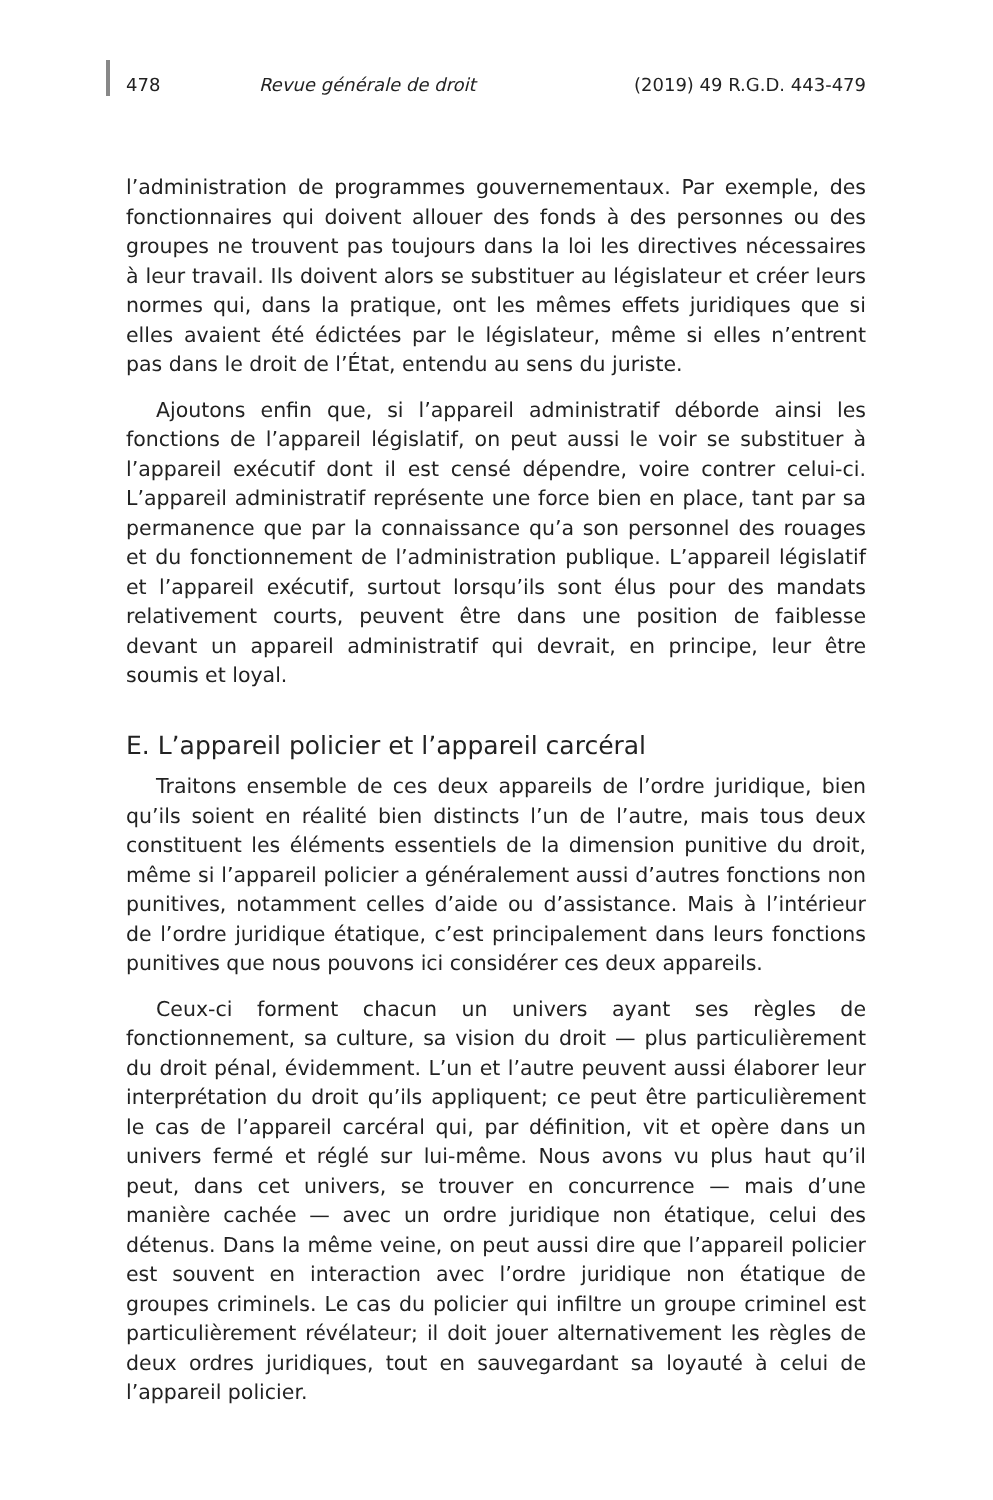478 Revue générale de droit (2019) 49 R.G.D. 443-479
l’administration de programmes gouvernementaux. Par exemple, des fonctionnaires qui doivent allouer des fonds à des personnes ou des groupes ne trouvent pas toujours dans la loi les directives nécessaires à leur travail. Ils doivent alors se substituer au législateur et créer leurs normes qui, dans la pratique, ont les mêmes effets juridiques que si elles avaient été édictées par le législateur, même si elles n’entrent pas dans le droit de l’État, entendu au sens du juriste.
Ajoutons enfin que, si l’appareil administratif déborde ainsi les fonctions de l’appareil législatif, on peut aussi le voir se substituer à l’appareil exécutif dont il est censé dépendre, voire contrer celui-ci. L’appareil administratif représente une force bien en place, tant par sa permanence que par la connaissance qu’a son personnel des rouages et du fonctionnement de l’administration publique. L’appareil législatif et l’appareil exécutif, surtout lorsqu’ils sont élus pour des mandats relativement courts, peuvent être dans une position de faiblesse devant un appareil administratif qui devrait, en principe, leur être soumis et loyal.
E. L’appareil policier et l’appareil carcéral
Traitons ensemble de ces deux appareils de l’ordre juridique, bien qu’ils soient en réalité bien distincts l’un de l’autre, mais tous deux constituent les éléments essentiels de la dimension punitive du droit, même si l’appareil policier a généralement aussi d’autres fonctions non punitives, notamment celles d’aide ou d’assistance. Mais à l’intérieur de l’ordre juridique étatique, c’est principalement dans leurs fonctions punitives que nous pouvons ici considérer ces deux appareils.
Ceux-ci forment chacun un univers ayant ses règles de fonctionnement, sa culture, sa vision du droit — plus particulièrement du droit pénal, évidemment. L’un et l’autre peuvent aussi élaborer leur interprétation du droit qu’ils appliquent; ce peut être particulièrement le cas de l’appareil carcéral qui, par définition, vit et opère dans un univers fermé et réglé sur lui-même. Nous avons vu plus haut qu’il peut, dans cet univers, se trouver en concurrence — mais d’une manière cachée — avec un ordre juridique non étatique, celui des détenus. Dans la même veine, on peut aussi dire que l’appareil policier est souvent en interaction avec l’ordre juridique non étatique de groupes criminels. Le cas du policier qui infiltre un groupe criminel est particulièrement révélateur; il doit jouer alternativement les règles de deux ordres juridiques, tout en sauvegardant sa loyauté à celui de l’appareil policier.